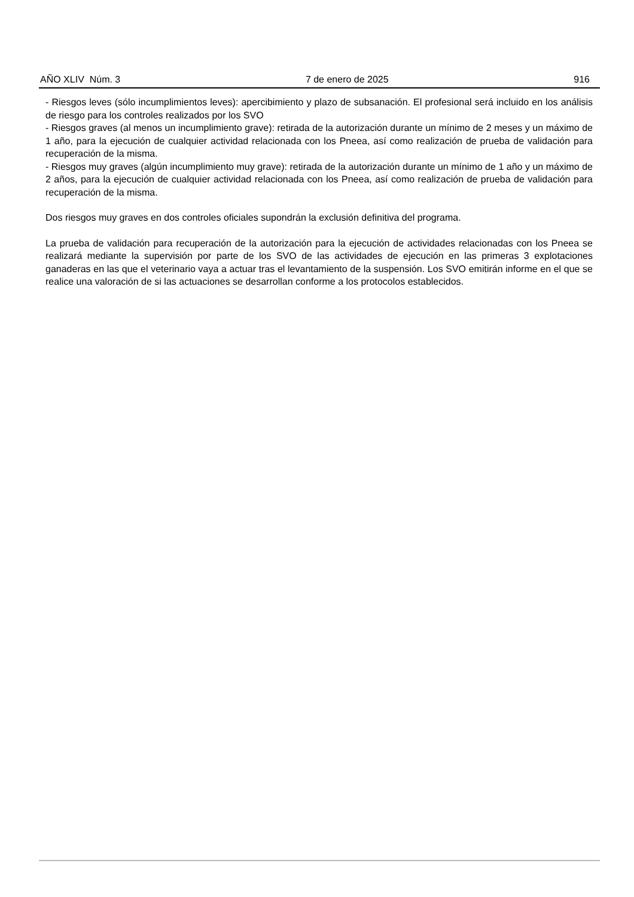AÑO XLIV Núm. 3 7 de enero de 2025 916
- Riesgos leves (sólo incumplimientos leves): apercibimiento y plazo de subsanación. El profesional será incluido en los análisis de riesgo para los controles realizados por los SVO
- Riesgos graves (al menos un incumplimiento grave): retirada de la autorización durante un mínimo de 2 meses y un máximo de 1 año, para la ejecución de cualquier actividad relacionada con los Pneea, así como realización de prueba de validación para recuperación de la misma.
- Riesgos muy graves (algún incumplimiento muy grave): retirada de la autorización durante un mínimo de 1 año y un máximo de 2 años, para la ejecución de cualquier actividad relacionada con los Pneea, así como realización de prueba de validación para recuperación de la misma.
Dos riesgos muy graves en dos controles oficiales supondrán la exclusión definitiva del programa.
La prueba de validación para recuperación de la autorización para la ejecución de actividades relacionadas con los Pneea se realizará mediante la supervisión por parte de los SVO de las actividades de ejecución en las primeras 3 explotaciones ganaderas en las que el veterinario vaya a actuar tras el levantamiento de la suspensión. Los SVO emitirán informe en el que se realice una valoración de si las actuaciones se desarrollan conforme a los protocolos establecidos.